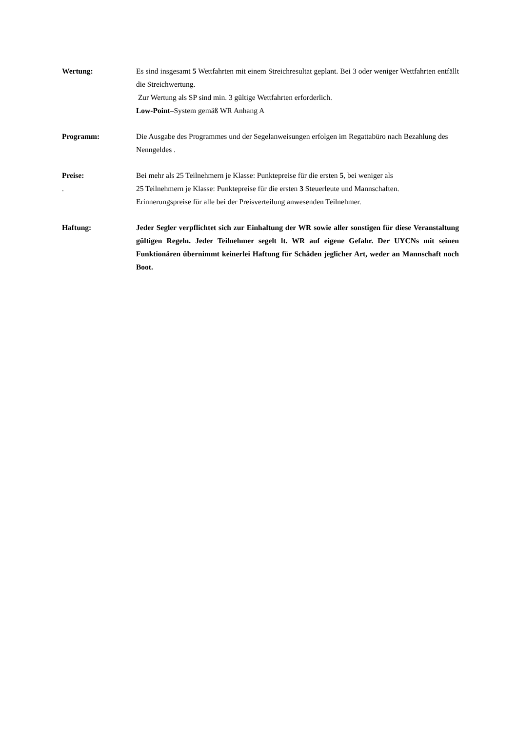Wertung: Es sind insgesamt 5 Wettfahrten mit einem Streichresultat geplant. Bei 3 oder weniger Wettfahrten entfällt die Streichwertung.
Zur Wertung als SP sind min. 3 gültige Wettfahrten erforderlich.
Low-Point–System gemäß WR Anhang A
Programm: Die Ausgabe des Programmes und der Segelanweisungen erfolgen im Regattabüro nach Bezahlung des Nenngeldes .
Preise:
.
Bei mehr als 25 Teilnehmern je Klasse: Punktepreise für die ersten 5, bei weniger als
25 Teilnehmern je Klasse: Punktepreise für die ersten 3 Steuerleute und Mannschaften.
Erinnerungspreise für alle bei der Preisverteilung anwesenden Teilnehmer.
Haftung: Jeder Segler verpflichtet sich zur Einhaltung der WR sowie aller sonstigen für diese Veranstaltung gültigen Regeln. Jeder Teilnehmer segelt lt. WR auf eigene Gefahr. Der UYCNs mit seinen Funktionären übernimmt keinerlei Haftung für Schäden jeglicher Art, weder an Mannschaft noch Boot.